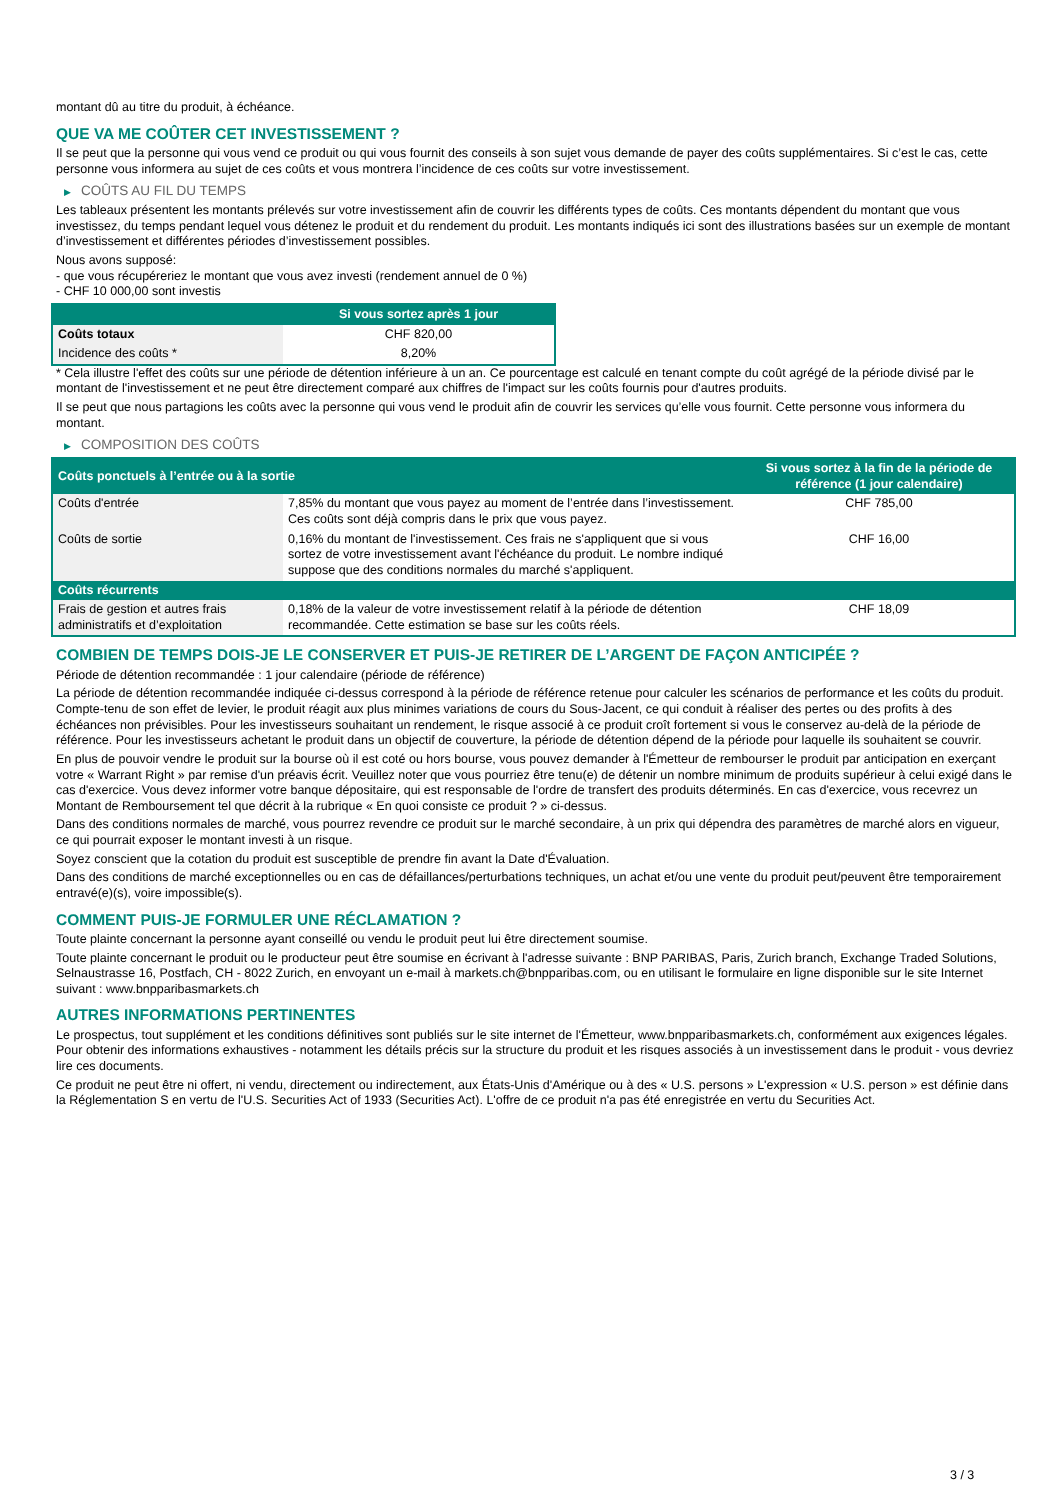montant dû au titre du produit, à échéance.
QUE VA ME COÛTER CET INVESTISSEMENT ?
Il se peut que la personne qui vous vend ce produit ou qui vous fournit des conseils à son sujet vous demande de payer des coûts supplémentaires. Si c’est le cas, cette personne vous informera au sujet de ces coûts et vous montrera l’incidence de ces coûts sur votre investissement.
▶ COÛTS AU FIL DU TEMPS
Les tableaux présentent les montants prélevés sur votre investissement afin de couvrir les différents types de coûts. Ces montants dépendent du montant que vous investissez, du temps pendant lequel vous détenez le produit et du rendement du produit. Les montants indiqués ici sont des illustrations basées sur un exemple de montant d’investissement et différentes périodes d’investissement possibles.
Nous avons supposé:
- que vous récupéreriez le montant que vous avez investi (rendement annuel de 0 %)
- CHF 10 000,00 sont investis
| | Si vous sortez après 1 jour |
| --- | --- |
| Coûts totaux | CHF 820,00 |
| Incidence des coûts * | 8,20% |
* Cela illustre l'effet des coûts sur une période de détention inférieure à un an. Ce pourcentage est calculé en tenant compte du coût agrégé de la période divisé par le montant de l'investissement et ne peut être directement comparé aux chiffres de l'impact sur les coûts fournis pour d'autres produits.
Il se peut que nous partagions les coûts avec la personne qui vous vend le produit afin de couvrir les services qu’elle vous fournit. Cette personne vous informera du montant.
▶ COMPOSITION DES COÛTS
| Coûts ponctuels à l’entrée ou à la sortie | | Si vous sortez à la fin de la période de référence (1 jour calendaire) |
| --- | --- | --- |
| Coûts d'entrée | 7,85% du montant que vous payez au moment de l’entrée dans l’investissement. Ces coûts sont déjà compris dans le prix que vous payez. | CHF 785,00 |
| Coûts de sortie | 0,16% du montant de l'investissement. Ces frais ne s'appliquent que si vous sortez de votre investissement avant l'échéance du produit. Le nombre indiqué suppose que des conditions normales du marché s'appliquent. | CHF 16,00 |
| Coûts récurrents | | |
| Frais de gestion et autres frais administratifs et d’exploitation | 0,18% de la valeur de votre investissement relatif à la période de détention recommandée. Cette estimation se base sur les coûts réels. | CHF 18,09 |
COMBIEN DE TEMPS DOIS-JE LE CONSERVER ET PUIS-JE RETIRER DE L’ARGENT DE FAÇON ANTICIPÉE ?
Période de détention recommandée : 1 jour calendaire (période de référence)
La période de détention recommandée indiquée ci-dessus correspond à la période de référence retenue pour calculer les scénarios de performance et les coûts du produit. Compte-tenu de son effet de levier, le produit réagit aux plus minimes variations de cours du Sous-Jacent, ce qui conduit à réaliser des pertes ou des profits à des échéances non prévisibles. Pour les investisseurs souhaitant un rendement, le risque associé à ce produit croît fortement si vous le conservez au-delà de la période de référence. Pour les investisseurs achetant le produit dans un objectif de couverture, la période de détention dépend de la période pour laquelle ils souhaitent se couvrir.
En plus de pouvoir vendre le produit sur la bourse où il est coté ou hors bourse, vous pouvez demander à l'Émetteur de rembourser le produit par anticipation en exerçant votre « Warrant Right » par remise d'un préavis écrit. Veuillez noter que vous pourriez être tenu(e) de détenir un nombre minimum de produits supérieur à celui exigé dans le cas d'exercice. Vous devez informer votre banque dépositaire, qui est responsable de l'ordre de transfert des produits déterminés. En cas d'exercice, vous recevrez un Montant de Remboursement tel que décrit à la rubrique « En quoi consiste ce produit ? » ci-dessus.
Dans des conditions normales de marché, vous pourrez revendre ce produit sur le marché secondaire, à un prix qui dépendra des paramètres de marché alors en vigueur, ce qui pourrait exposer le montant investi à un risque.
Soyez conscient que la cotation du produit est susceptible de prendre fin avant la Date d'Évaluation.
Dans des conditions de marché exceptionnelles ou en cas de défaillances/perturbations techniques, un achat et/ou une vente du produit peut/peuvent être temporairement entravé(e)(s), voire impossible(s).
COMMENT PUIS-JE FORMULER UNE RÉCLAMATION ?
Toute plainte concernant la personne ayant conseillé ou vendu le produit peut lui être directement soumise.
Toute plainte concernant le produit ou le producteur peut être soumise en écrivant à l'adresse suivante : BNP PARIBAS, Paris, Zurich branch, Exchange Traded Solutions, Selnaustrasse 16, Postfach, CH - 8022 Zurich, en envoyant un e-mail à markets.ch@bnpparibas.com, ou en utilisant le formulaire en ligne disponible sur le site Internet suivant : www.bnpparibasmarkets.ch
AUTRES INFORMATIONS PERTINENTES
Le prospectus, tout supplément et les conditions définitives sont publiés sur le site internet de l'Émetteur, www.bnpparibasmarkets.ch, conformément aux exigences légales. Pour obtenir des informations exhaustives - notamment les détails précis sur la structure du produit et les risques associés à un investissement dans le produit - vous devriez lire ces documents.
Ce produit ne peut être ni offert, ni vendu, directement ou indirectement, aux États-Unis d'Amérique ou à des « U.S. persons » L'expression « U.S. person » est définie dans la Réglementation S en vertu de l'U.S. Securities Act of 1933 (Securities Act). L'offre de ce produit n'a pas été enregistrée en vertu du Securities Act.
3 / 3